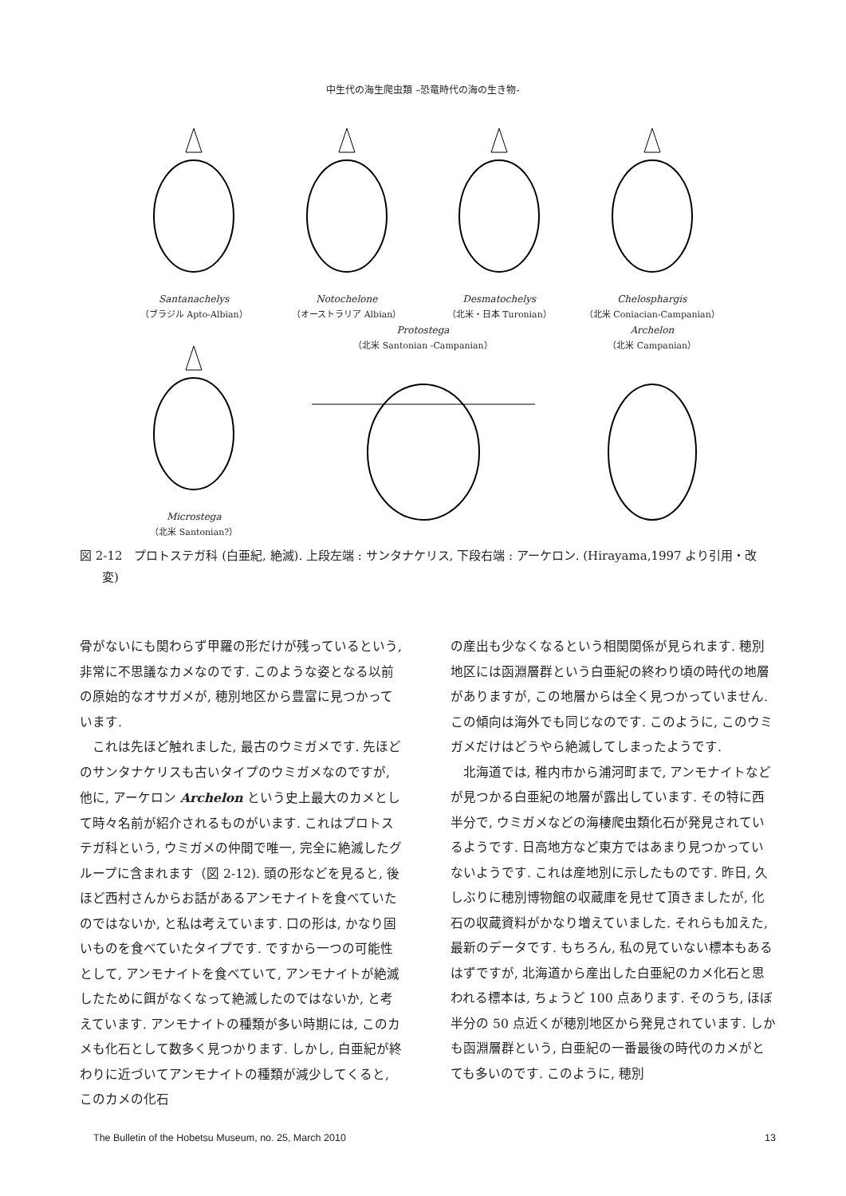中生代の海生爬虫類 –恐竜時代の海の生き物-
Santanachelys
（ブラジル Apto-Albian）
Notochelone
（オーストラリア Albian）
Desmatochelys
（北米・日本 Turonian）
Chelosphargis
（北米 Coniacian-Campanian）
Microstega
（北米 Santonian?）
Protostega
（北米 Santonian -Campanian）
Archelon
（北米 Campanian）
図 2-12　プロトステガ科 (白亜紀, 絶滅). 上段左端 : サンタナケリス, 下段右端 : アーケロン. (Hirayama,1997 より引用・改変)
骨がないにも関わらず甲羅の形だけが残っているという, 非常に不思議なカメなのです. このような姿となる以前の原始的なオサガメが, 穂別地区から豊富に見つかっています.
これは先ほど触れました, 最古のウミガメです. 先ほどのサンタナケリスも古いタイプのウミガメなのですが, 他に, アーケロン Archelon という史上最大のカメとして時々名前が紹介されるものがいます. これはプロトステガ科という, ウミガメの仲間で唯一, 完全に絶滅したグループに含まれます（図 2-12). 頭の形などを見ると, 後ほど西村さんからお話があるアンモナイトを食べていたのではないか, と私は考えています. 口の形は, かなり固いものを食べていたタイプです. ですから一つの可能性として, アンモナイトを食べていて, アンモナイトが絶滅したために餌がなくなって絶滅したのではないか, と考えています. アンモナイトの種類が多い時期には, このカメも化石として数多く見つかります. しかし, 白亜紀が終わりに近づいてアンモナイトの種類が減少してくると, このカメの化石
の産出も少なくなるという相関関係が見られます. 穂別地区には函淵層群という白亜紀の終わり頃の時代の地層がありますが, この地層からは全く見つかっていません. この傾向は海外でも同じなのです. このように, このウミガメだけはどうやら絶滅してしまったようです.
北海道では, 稚内市から浦河町まで, アンモナイトなどが見つかる白亜紀の地層が露出しています. その特に西半分で, ウミガメなどの海棲爬虫類化石が発見されているようです. 日高地方など東方ではあまり見つかっていないようです. これは産地別に示したものです. 昨日, 久しぶりに穂別博物館の収蔵庫を見せて頂きましたが, 化石の収蔵資料がかなり増えていました. それらも加えた, 最新のデータです. もちろん, 私の見ていない標本もあるはずですが, 北海道から産出した白亜紀のカメ化石と思われる標本は, ちょうど 100 点あります. そのうち, ほぼ半分の 50 点近くが穂別地区から発見されています. しかも函淵層群という, 白亜紀の一番最後の時代のカメがとても多いのです. このように, 穂別
The Bulletin of the Hobetsu Museum, no. 25, March 2010 13